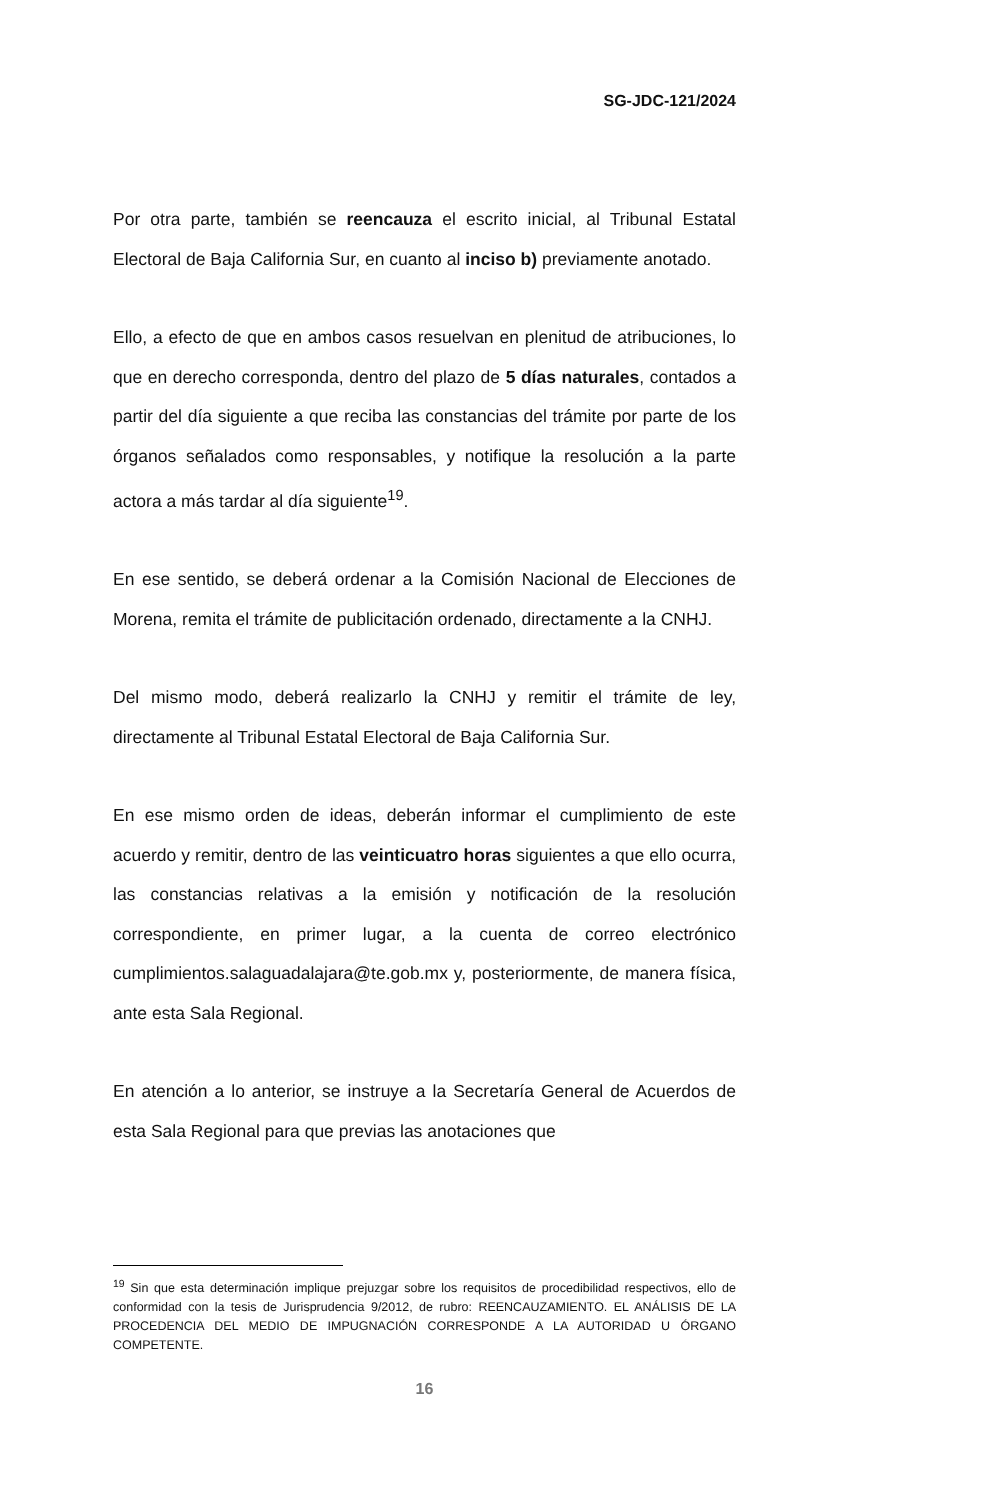SG-JDC-121/2024
Por otra parte, también se reencauza el escrito inicial, al Tribunal Estatal Electoral de Baja California Sur, en cuanto al inciso b) previamente anotado.
Ello, a efecto de que en ambos casos resuelvan en plenitud de atribuciones, lo que en derecho corresponda, dentro del plazo de 5 días naturales, contados a partir del día siguiente a que reciba las constancias del trámite por parte de los órganos señalados como responsables, y notifique la resolución a la parte actora a más tardar al día siguiente<sup>19</sup>.
En ese sentido, se deberá ordenar a la Comisión Nacional de Elecciones de Morena, remita el trámite de publicitación ordenado, directamente a la CNHJ.
Del mismo modo, deberá realizarlo la CNHJ y remitir el trámite de ley, directamente al Tribunal Estatal Electoral de Baja California Sur.
En ese mismo orden de ideas, deberán informar el cumplimiento de este acuerdo y remitir, dentro de las veinticuatro horas siguientes a que ello ocurra, las constancias relativas a la emisión y notificación de la resolución correspondiente, en primer lugar, a la cuenta de correo electrónico cumplimientos.salaguadalajara@te.gob.mx y, posteriormente, de manera física, ante esta Sala Regional.
En atención a lo anterior, se instruye a la Secretaría General de Acuerdos de esta Sala Regional para que previas las anotaciones que
<sup>19</sup> Sin que esta determinación implique prejuzgar sobre los requisitos de procedibilidad respectivos, ello de conformidad con la tesis de Jurisprudencia 9/2012, de rubro: REENCAUZAMIENTO. EL ANÁLISIS DE LA PROCEDENCIA DEL MEDIO DE IMPUGNACIÓN CORRESPONDE A LA AUTORIDAD U ÓRGANO COMPETENTE.
16